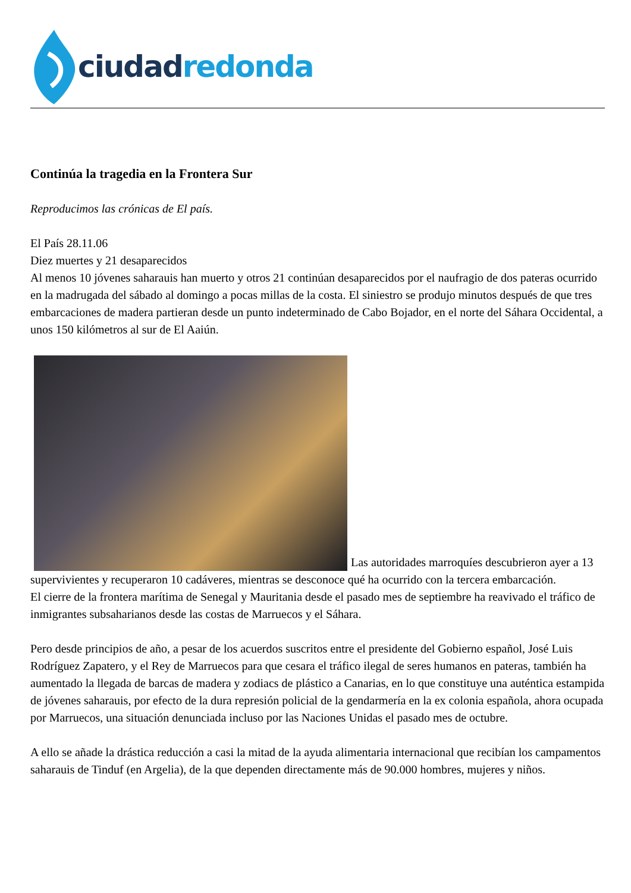ciudad redonda
Continúa la tragedia en la Frontera Sur
Reproducimos las crónicas de El país.
El País 28.11.06
Diez muertes y 21 desaparecidos
Al menos 10 jóvenes saharauis han muerto y otros 21 continúan desaparecidos por el naufragio de dos pateras ocurrido en la madrugada del sábado al domingo a pocas millas de la costa. El siniestro se produjo minutos después de que tres embarcaciones de madera partieran desde un punto indeterminado de Cabo Bojador, en el norte del Sáhara Occidental, a unos 150 kilómetros al sur de El Aaiún.
Las autoridades marroquíes descubrieron ayer a 13 supervivientes y recuperaron 10 cadáveres, mientras se desconoce qué ha ocurrido con la tercera embarcación.
El cierre de la frontera marítima de Senegal y Mauritania desde el pasado mes de septiembre ha reavivado el tráfico de inmigrantes subsaharianos desde las costas de Marruecos y el Sáhara.
Pero desde principios de año, a pesar de los acuerdos suscritos entre el presidente del Gobierno español, José Luis Rodríguez Zapatero, y el Rey de Marruecos para que cesara el tráfico ilegal de seres humanos en pateras, también ha aumentado la llegada de barcas de madera y zodiacs de plástico a Canarias, en lo que constituye una auténtica estampida de jóvenes saharauis, por efecto de la dura represión policial de la gendarmería en la ex colonia española, ahora ocupada por Marruecos, una situación denunciada incluso por las Naciones Unidas el pasado mes de octubre.
A ello se añade la drástica reducción a casi la mitad de la ayuda alimentaria internacional que recibían los campamentos saharauis de Tinduf (en Argelia), de la que dependen directamente más de 90.000 hombres, mujeres y niños.